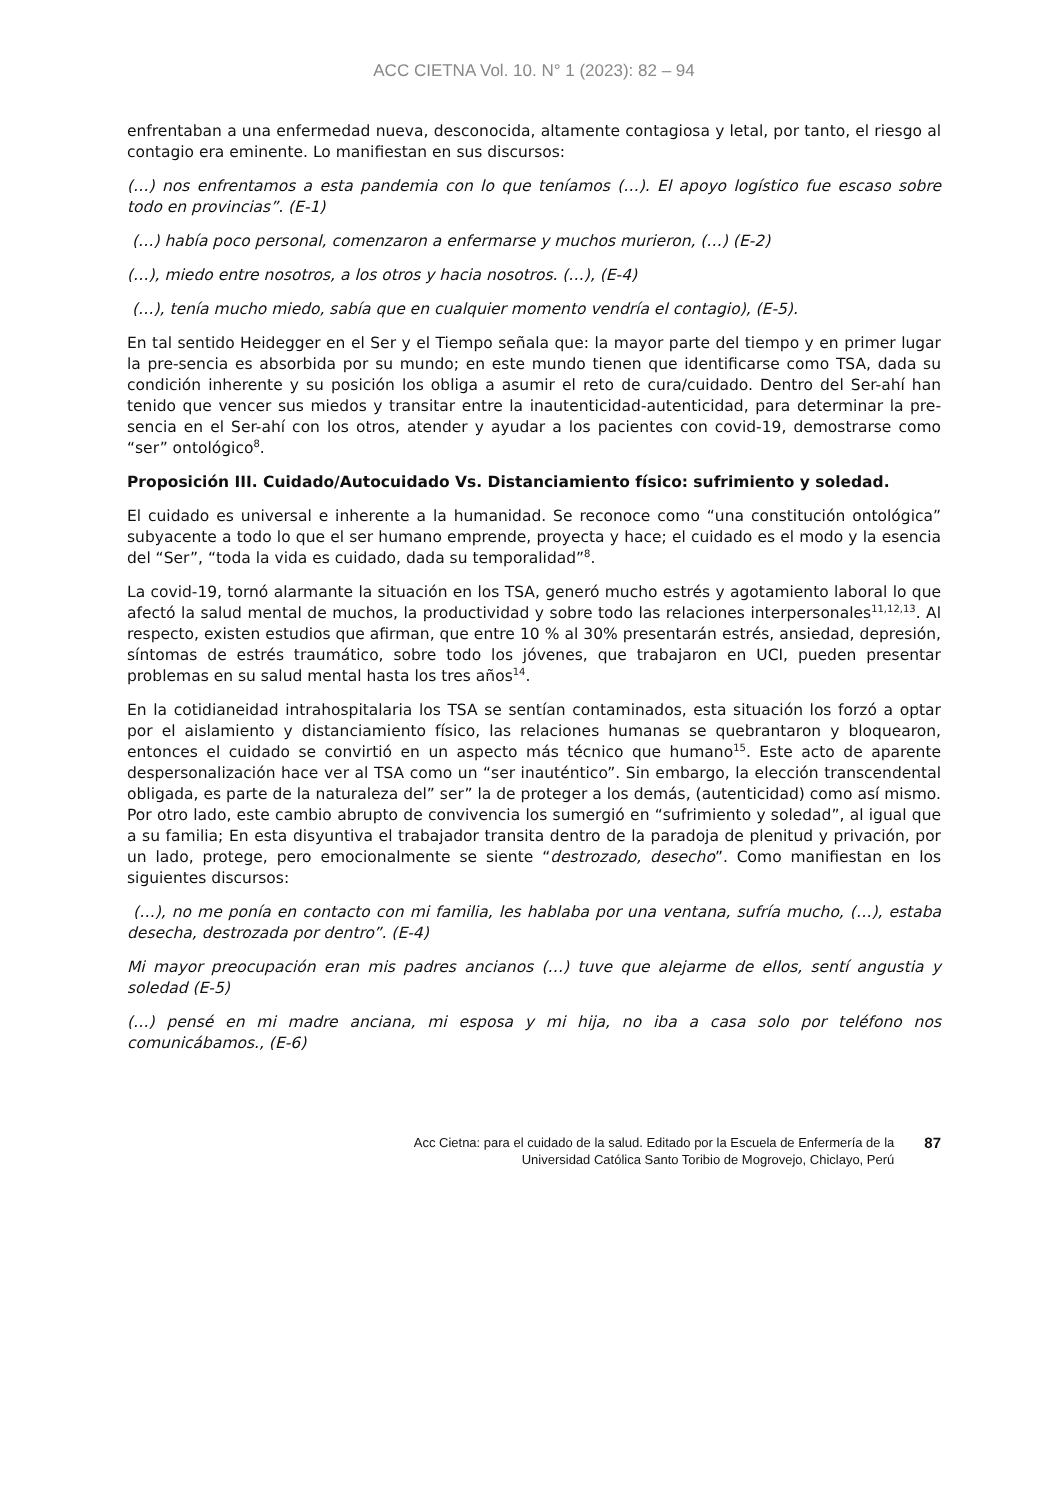ACC CIETNA Vol. 10. N° 1 (2023): 82 – 94
enfrentaban a una enfermedad nueva, desconocida, altamente contagiosa y letal, por tanto, el riesgo al contagio era eminente. Lo manifiestan en sus discursos:
(…) nos enfrentamos a esta pandemia con lo que teníamos (…). El apoyo logístico fue escaso sobre todo en provincias”. (E-1)
(…) había poco personal, comenzaron a enfermarse y muchos murieron, (…) (E-2)
(…), miedo entre nosotros, a los otros y hacia nosotros. (…), (E-4)
(…), tenía mucho miedo, sabía que en cualquier momento vendría el contagio), (E-5).
En tal sentido Heidegger en el Ser y el Tiempo señala que: la mayor parte del tiempo y en primer lugar la pre-sencia es absorbida por su mundo; en este mundo tienen que identificarse como TSA, dada su condición inherente y su posición los obliga a asumir el reto de cura/cuidado. Dentro del Ser-ahí han tenido que vencer sus miedos y transitar entre la inautenticidad-autenticidad, para determinar la pre-sencia en el Ser-ahí con los otros, atender y ayudar a los pacientes con covid-19, demostrarse como “ser” ontológico<sup>8</sup>.
Proposición III. Cuidado/Autocuidado Vs. Distanciamiento físico: sufrimiento y soledad.
El cuidado es universal e inherente a la humanidad. Se reconoce como “una constitución ontológica” subyacente a todo lo que el ser humano emprende, proyecta y hace; el cuidado es el modo y la esencia del “Ser”, “toda la vida es cuidado, dada su temporalidad”<sup>8</sup>.
La covid-19, tornó alarmante la situación en los TSA, generó mucho estrés y agotamiento laboral lo que afectó la salud mental de muchos, la productividad y sobre todo las relaciones interpersonales<sup>11,12,13</sup>. Al respecto, existen estudios que afirman, que entre 10 % al 30% presentarán estrés, ansiedad, depresión, síntomas de estrés traumático, sobre todo los jóvenes, que trabajaron en UCI, pueden presentar problemas en su salud mental hasta los tres años<sup>14</sup>.
En la cotidianeidad intrahospitalaria los TSA se sentían contaminados, esta situación los forzó a optar por el aislamiento y distanciamiento físico, las relaciones humanas se quebrantaron y bloquearon, entonces el cuidado se convirtió en un aspecto más técnico que humano<sup>15</sup>. Este acto de aparente despersonalización hace ver al TSA como un “ser inauténtico”. Sin embargo, la elección transcendental obligada, es parte de la naturaleza del” ser” la de proteger a los demás, (autenticidad) como así mismo. Por otro lado, este cambio abrupto de convivencia los sumergió en “sufrimiento y soledad”, al igual que a su familia; En esta disyuntiva el trabajador transita dentro de la paradoja de plenitud y privación, por un lado, protege, pero emocionalmente se siente “destrozado, desecho”. Como manifiestan en los siguientes discursos:
(…), no me ponía en contacto con mi familia, les hablaba por una ventana, sufría mucho, (…), estaba desecha, destrozada por dentro”. (E-4)
Mi mayor preocupación eran mis padres ancianos (…) tuve que alejarme de ellos, sentí angustia y soledad (E-5)
(…) pensé en mi madre anciana, mi esposa y mi hija, no iba a casa solo por teléfono nos comunicábamos., (E-6)
Acc Cietna: para el cuidado de la salud. Editado por la Escuela de Enfermería de la
Universidad Católica Santo Toribio de Mogrovejo, Chiclayo, Perú
87